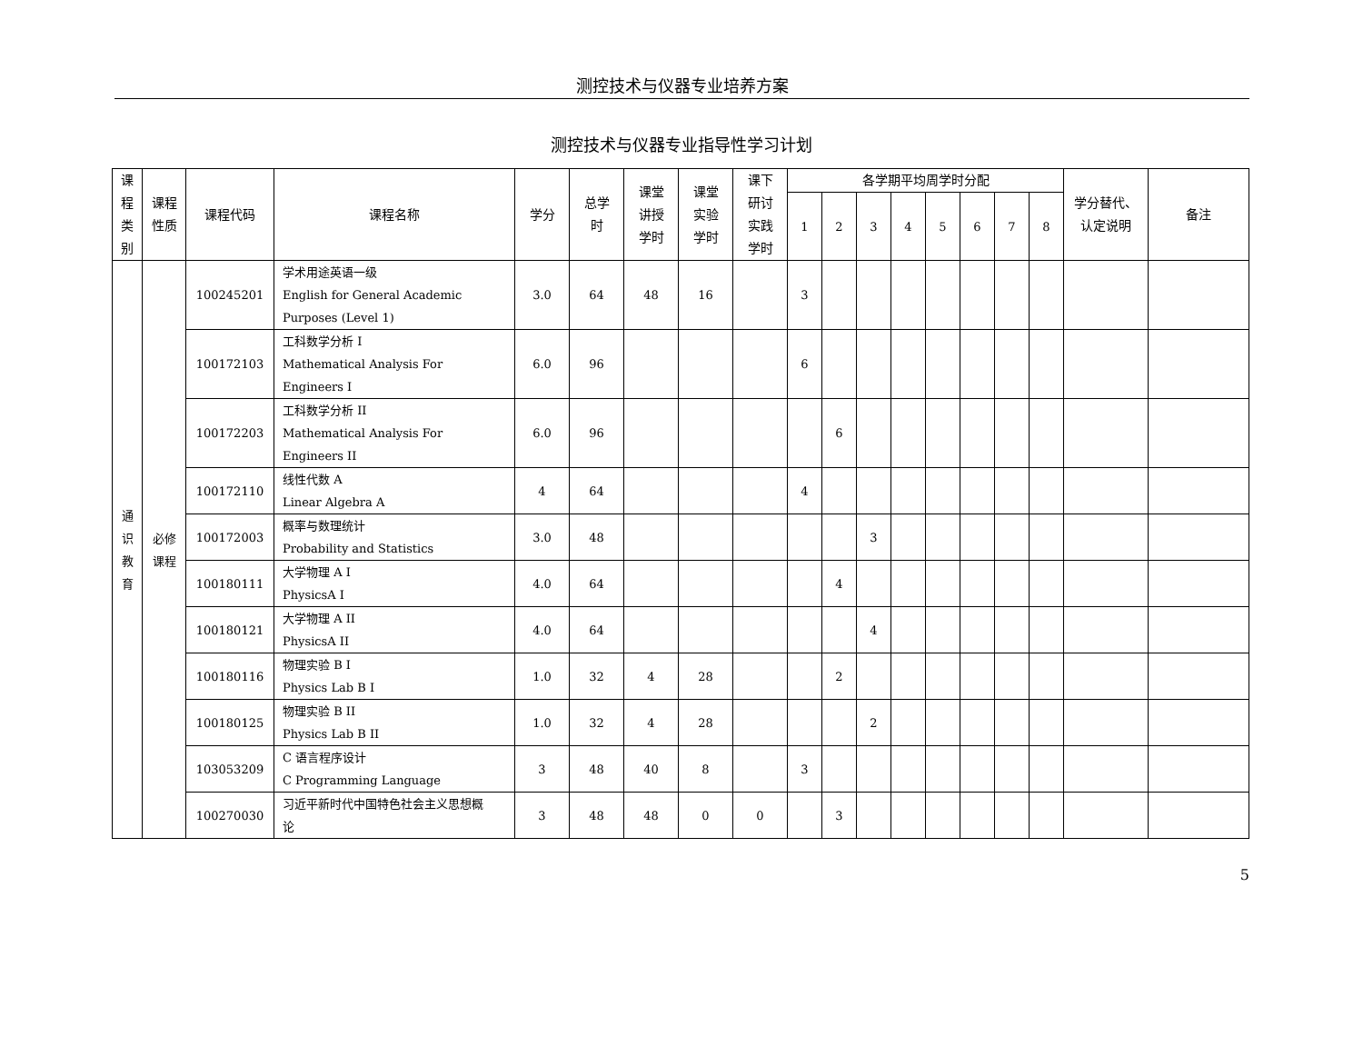测控技术与仪器专业培养方案
测控技术与仪器专业指导性学习计划
| 课 程 类 别 | 课程 性质 | 课程代码 | 课程名称 | 学分 | 总学 时 | 课堂 讲授 学时 | 课堂 实验 学时 | 课下 研讨 实践 学时 | 各学期平均周学时分配 | | | | | | | | 学分替代、 认定说明 | 备注 |
| --- | --- | --- | --- | --- | --- | --- | --- | --- | --- | --- | --- | --- | --- | --- | --- | --- | --- | --- |
| | | | | | | | | | 1 | 2 | 3 | 4 | 5 | 6 | 7 | 8 | | |
| 通 识 教 育 | 必修 课程 | 100245201 | 学术用途英语一级 English for General Academic Purposes (Level 1) | 3.0 | 64 | 48 | 16 | | 3 | | | | | | | | | |
| | | 100172103 | 工科数学分析 I Mathematical Analysis For Engineers I | 6.0 | 96 | | | | 6 | | | | | | | | | |
| | | 100172203 | 工科数学分析 II Mathematical Analysis For Engineers II | 6.0 | 96 | | | | | 6 | | | | | | | | |
| | | 100172110 | 线性代数 A Linear Algebra A | 4 | 64 | | | | 4 | | | | | | | | | |
| | | 100172003 | 概率与数理统计 Probability and Statistics | 3.0 | 48 | | | | | | 3 | | | | | | | |
| | | 100180111 | 大学物理 A I PhysicsA I | 4.0 | 64 | | | | | 4 | | | | | | | | |
| | | 100180121 | 大学物理 A II PhysicsA II | 4.0 | 64 | | | | | | 4 | | | | | | | |
| | | 100180116 | 物理实验 B I Physics Lab B I | 1.0 | 32 | 4 | 28 | | | 2 | | | | | | | | |
| | | 100180125 | 物理实验 B II Physics Lab B II | 1.0 | 32 | 4 | 28 | | | | 2 | | | | | | | |
| | | 103053209 | C 语言程序设计 C Programming Language | 3 | 48 | 40 | 8 | | 3 | | | | | | | | | |
| | | 100270030 | 习近平新时代中国特色社会主义思想概 论 | 3 | 48 | 48 | 0 | 0 | | 3 | | | | | | | | |
5